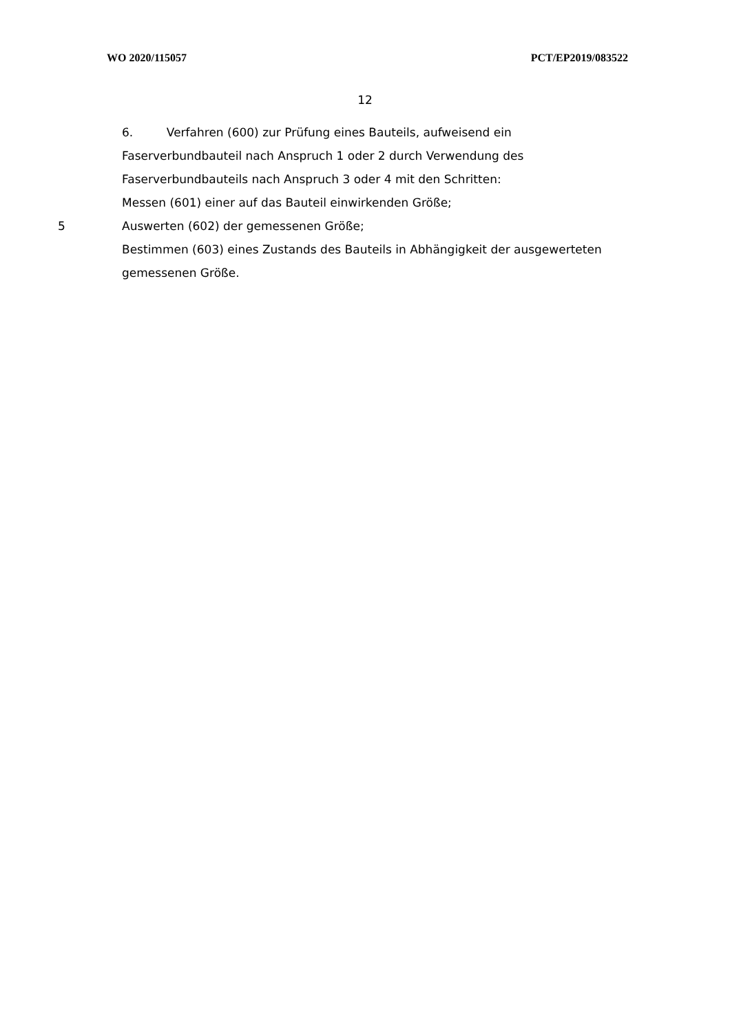WO 2020/115057 PCT/EP2019/083522
12
6. Verfahren (600) zur Prüfung eines Bauteils, aufweisend ein
Faserverbundbauteil nach Anspruch 1 oder 2 durch Verwendung des
Faserverbundbauteils nach Anspruch 3 oder 4 mit den Schritten:
Messen (601) einer auf das Bauteil einwirkenden Größe;
5 Auswerten (602) der gemessenen Größe;
Bestimmen (603) eines Zustands des Bauteils in Abhängigkeit der ausgewerteten
gemessenen Größe.